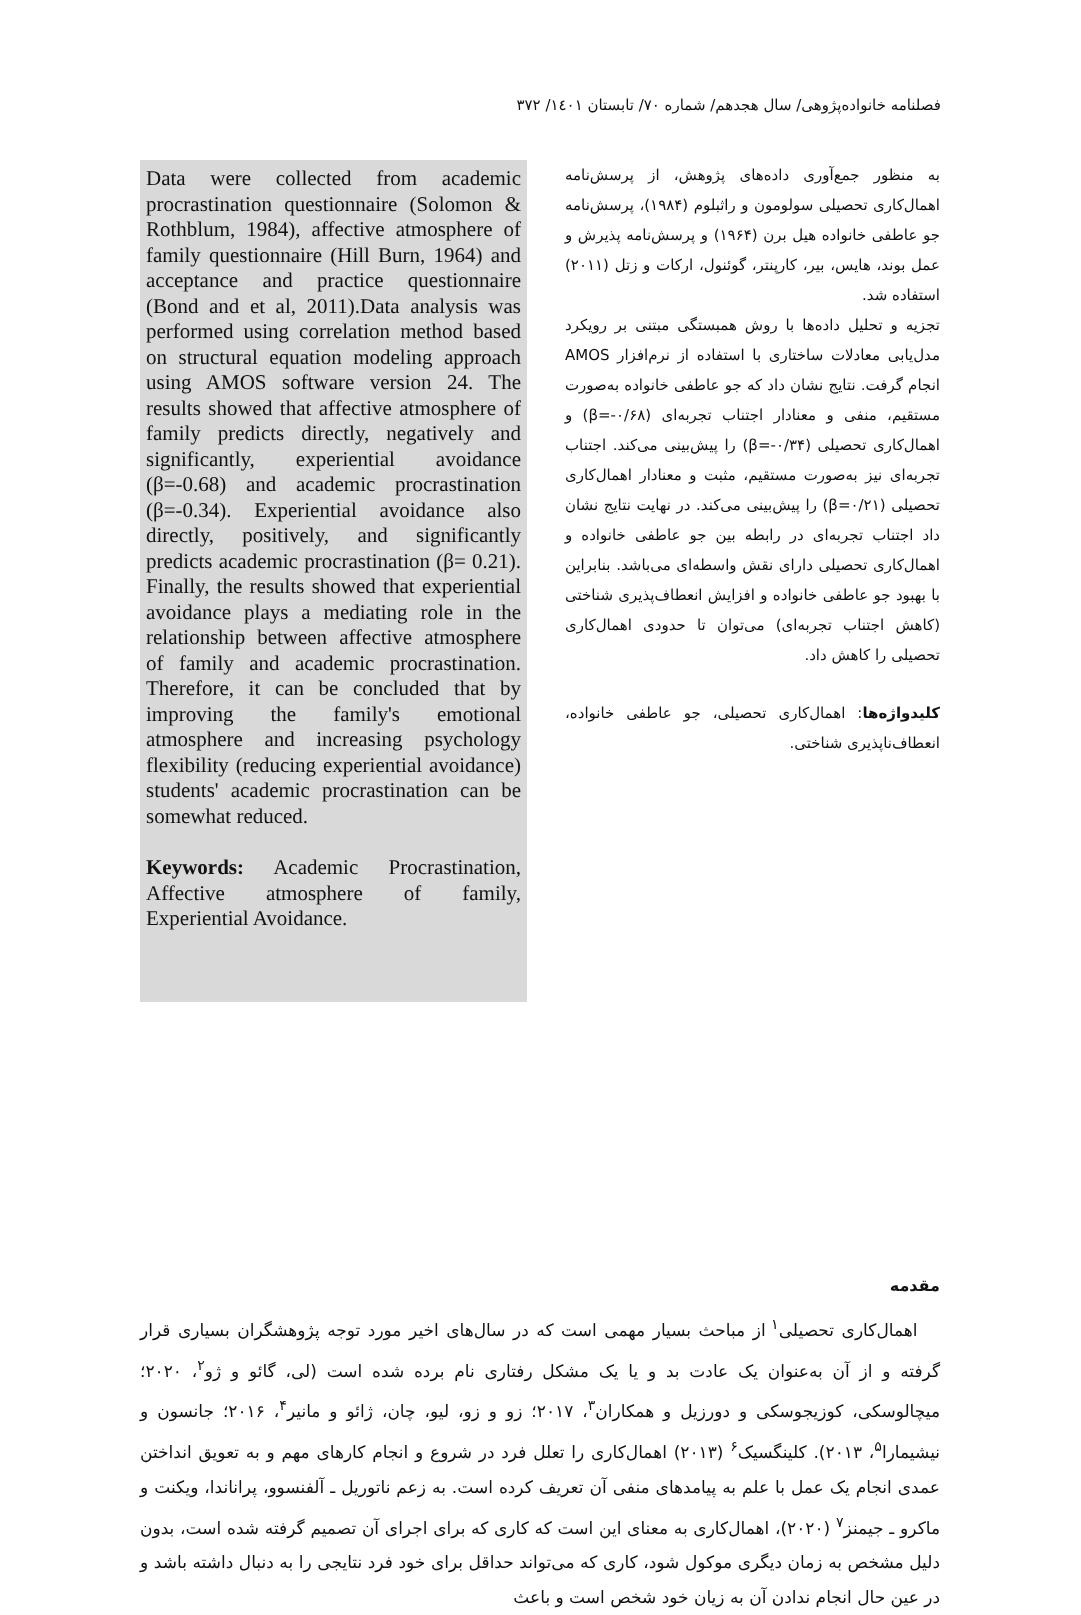فصلنامه خانواده‌پژوهی/ سال هجدهم/ شماره ۷۰/ تابستان ۱٤۰۱/ ۳۷۲
به منظور جمع‌آوری داده‌های پژوهش، از پرسش‌نامه اهمال‌کاری تحصیلی سولومون و راثبلوم (۱۹۸۴)، پرسش‌نامه جو عاطفی خانواده هیل برن (۱۹۶۴) و پرسش‌نامه پذیرش و عمل بوند، هایس، بیر، کارپنتر، گوئنول، ارکات و زتل (۲۰۱۱) استفاده شد.
تجزیه و تحلیل داده‌ها با روش همبستگی مبتنی بر رویکرد مدل‌یابی معادلات ساختاری با استفاده از نرم‌افزار AMOS انجام گرفت. نتایج نشان داد که جو عاطفی خانواده به‌صورت مستقیم، منفی و معنادار اجتناب تجربه‌ای (β=-۰/۶۸) و اهمال‌کاری تحصیلی (β=-۰/۳۴) را پیش‌بینی می‌کند. اجتناب تجربه‌ای نیز به‌صورت مستقیم، مثبت و معنادار اهمال‌کاری تحصیلی (β=۰/۲۱) را پیش‌بینی می‌کند. در نهایت نتایج نشان داد اجتناب تجربه‌ای در رابطه بین جو عاطفی خانواده و اهمال‌کاری تحصیلی دارای نقش واسطه‌ای می‌باشد. بنابراین با بهبود جو عاطفی خانواده و افزایش انعطاف‌پذیری شناختی (کاهش اجتناب تجربه‌ای) می‌توان تا حدودی اهمال‌کاری تحصیلی را کاهش داد.
کلیدواژه‌ها: اهمال‌کاری تحصیلی، جو عاطفی خانواده، انعطاف‌ناپذیری شناختی.
Data were collected from academic procrastination questionnaire (Solomon & Rothblum, 1984), affective atmosphere of family questionnaire (Hill Burn, 1964) and acceptance and practice questionnaire (Bond and et al, 2011).Data analysis was performed using correlation method based on structural equation modeling approach using AMOS software version 24. The results showed that affective atmosphere of family predicts directly, negatively and significantly, experiential avoidance (β=-0.68) and academic procrastination (β=-0.34). Experiential avoidance also directly, positively, and significantly predicts academic procrastination (β= 0.21). Finally, the results showed that experiential avoidance plays a mediating role in the relationship between affective atmosphere of family and academic procrastination. Therefore, it can be concluded that by improving the family's emotional atmosphere and increasing psychology flexibility (reducing experiential avoidance) students' academic procrastination can be somewhat reduced.
Keywords: Academic Procrastination, Affective atmosphere of family, Experiential Avoidance.
مقدمه
اهمال‌کاری تحصیلی<sup>۱</sup> از مباحث بسیار مهمی است که در سال‌های اخیر مورد توجه پژوهشگران بسیاری قرار گرفته و از آن به‌عنوان یک عادت بد و یا یک مشکل رفتاری نام برده شده است (لی، گائو و ژو<sup>۲</sup>، ۲۰۲۰؛ میچالوسکی، کوزیجوسکی و دورزیل و همکاران<sup>۳</sup>، ۲۰۱۷؛ زو و زو، لیو، چان، ژائو و مانیر<sup>۴</sup>، ۲۰۱۶؛ جانسون و نیشیمارا<sup>۵</sup>، ۲۰۱۳). کلینگسیک<sup>۶</sup> (۲۰۱۳) اهمال‌کاری را تعلل فرد در شروع و انجام کارهای مهم و به تعویق انداختن عمدی انجام یک عمل با علم به پیامدهای منفی آن تعریف کرده است. به زعم ناتوریل ـ آلفنسوو، پراناندا، ویکنت و ماکرو ـ جیمنز<sup>۷</sup> (۲۰۲۰)، اهمال‌کاری به معنای این است که کاری که برای اجرای آن تصمیم گرفته شده است، بدون دلیل مشخص به زمان دیگری موکول شود، کاری که می‌تواند حداقل برای خود فرد نتایجی را به دنبال داشته باشد و در عین حال انجام ندادن آن به زیان خود شخص است و باعث